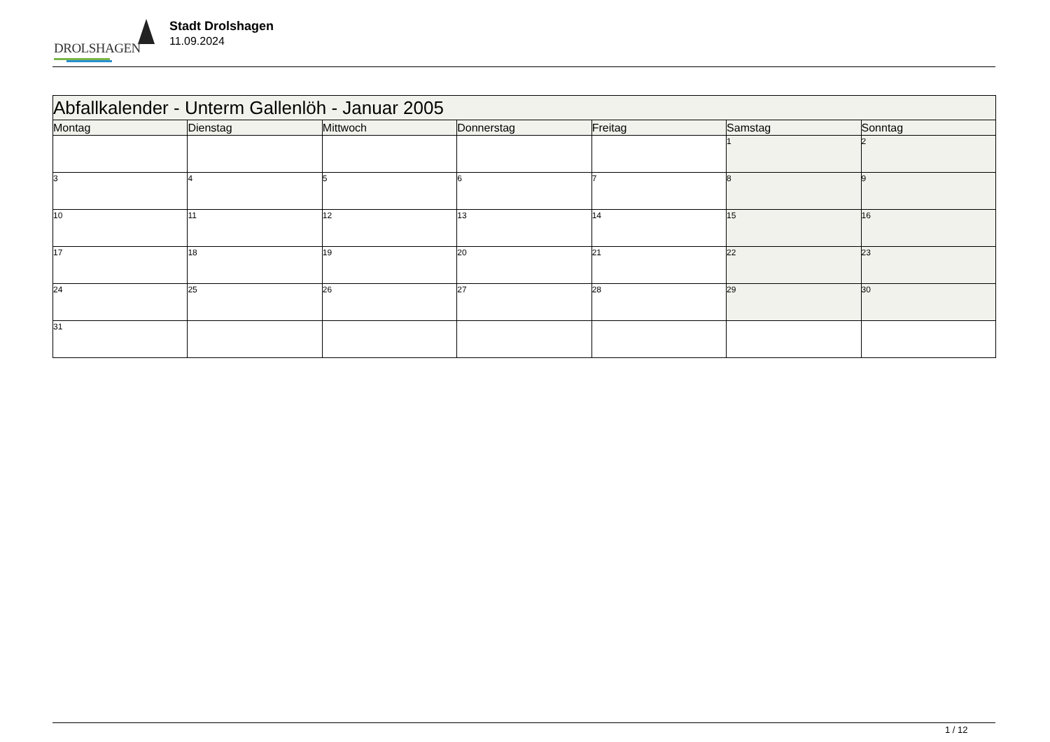DROLSHAGEN
Stadt Drolshagen
11.09.2024
| Abfallkalender - Unterm Gallenlöh - Januar 2005 | | | | | | |
| Montag | Dienstag | Mittwoch | Donnerstag | Freitag | Samstag | Sonntag |
| | | | | | 1 | 2 |
| 3 | 4 | 5 | 6 | 7 | 8 | 9 |
| 10 | 11 | 12 | 13 | 14 | 15 | 16 |
| 17 | 18 | 19 | 20 | 21 | 22 | 23 |
| 24 | 25 | 26 | 27 | 28 | 29 | 30 |
| 31 | | | | | | |
1 / 12